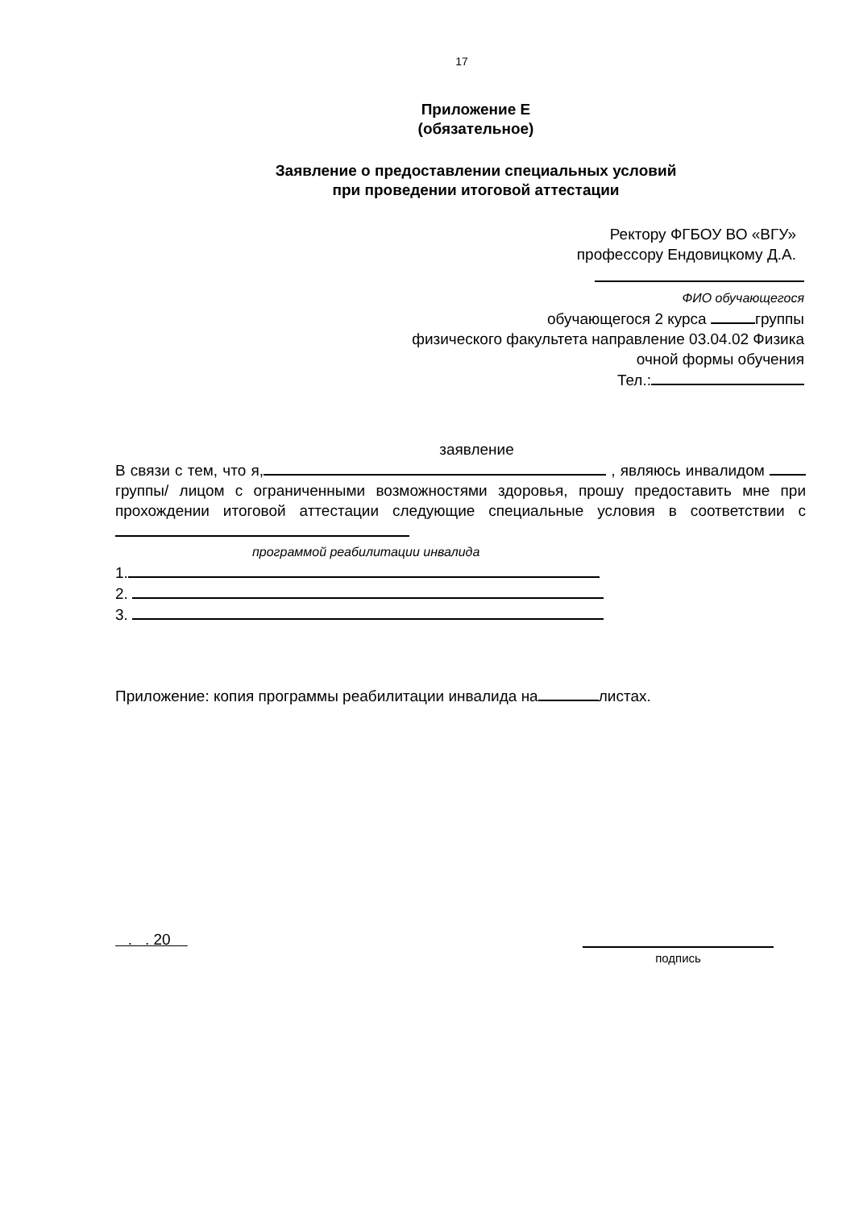17
Приложение Е
(обязательное)
Заявление о предоставлении специальных условий
при проведении итоговой аттестации
Ректору ФГБОУ ВО «ВГУ»
профессору Ендовицкому Д.А.
ФИО обучающегося
обучающегося 2 курса группы
физического факультета направление 03.04.02 Физика
очной формы обучения
Тел.:
заявление
В связи с тем, что я, , являюсь инвалидом группы/ лицом с ограниченными возможностями здоровья, прошу предоставить мне при прохождении итоговой аттестации следующие специальные условия в соответствии с
программой реабилитации инвалида
1.
2.
3.
Приложение: копия программы реабилитации инвалида на листах.
. . 20 подпись